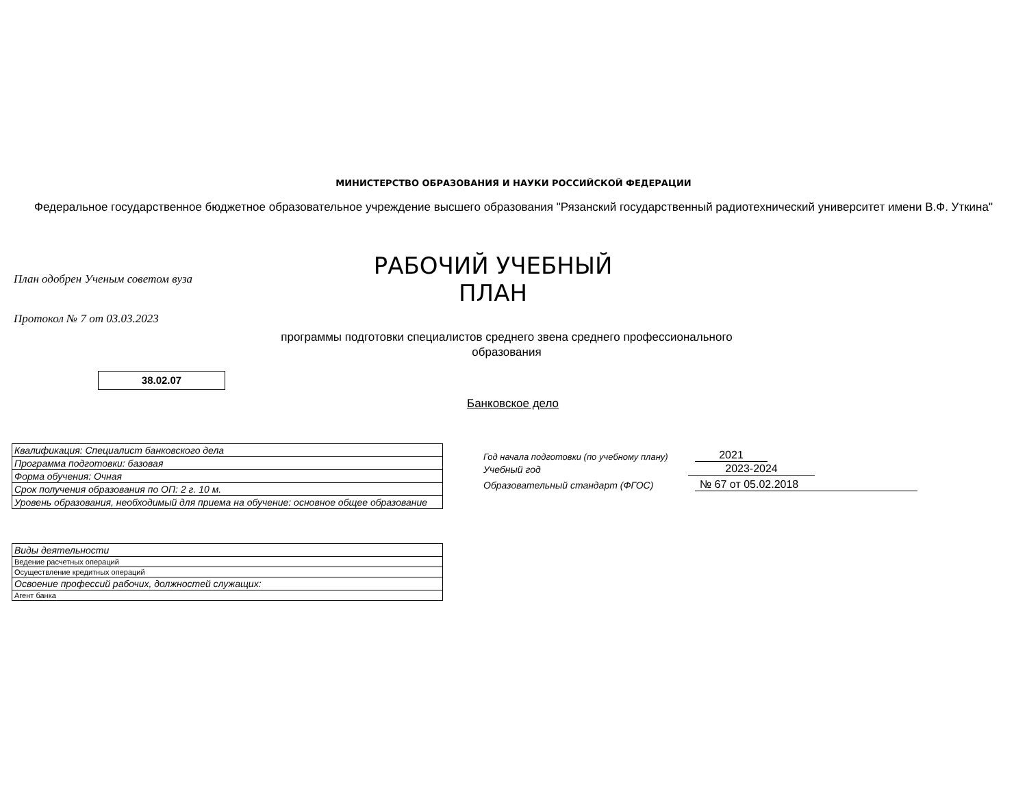МИНИСТЕРСТВО ОБРАЗОВАНИЯ И НАУКИ РОССИЙСКОЙ ФЕДЕРАЦИИ
Федеральное государственное бюджетное образовательное учреждение высшего образования "Рязанский государственный радиотехнический университет имени В.Ф. Уткина"
План одобрен Ученым советом вуза
РАБОЧИЙ УЧЕБНЫЙ ПЛАН
Протокол № 7 от 03.03.2023
программы подготовки специалистов среднего звена среднего профессионального образования
38.02.07
Банковское дело
| Квалификация: Специалист банковского дела |
| Программа подготовки: базовая |
| Форма обучения: Очная |
| Срок получения образования по ОП: 2 г. 10 м. |
| Уровень образования, необходимый для приема на обучение: основное общее образование |
| Виды деятельности |
| Ведение расчетных операций |
| Осуществление кредитных операций |
| Освоение профессий рабочих, должностей служащих: |
| Агент банка |
Год начала подготовки (по учебному плану)
2021
Учебный год 2023-2024
Образовательный стандарт (ФГОС)
№ 67 от 05.02.2018